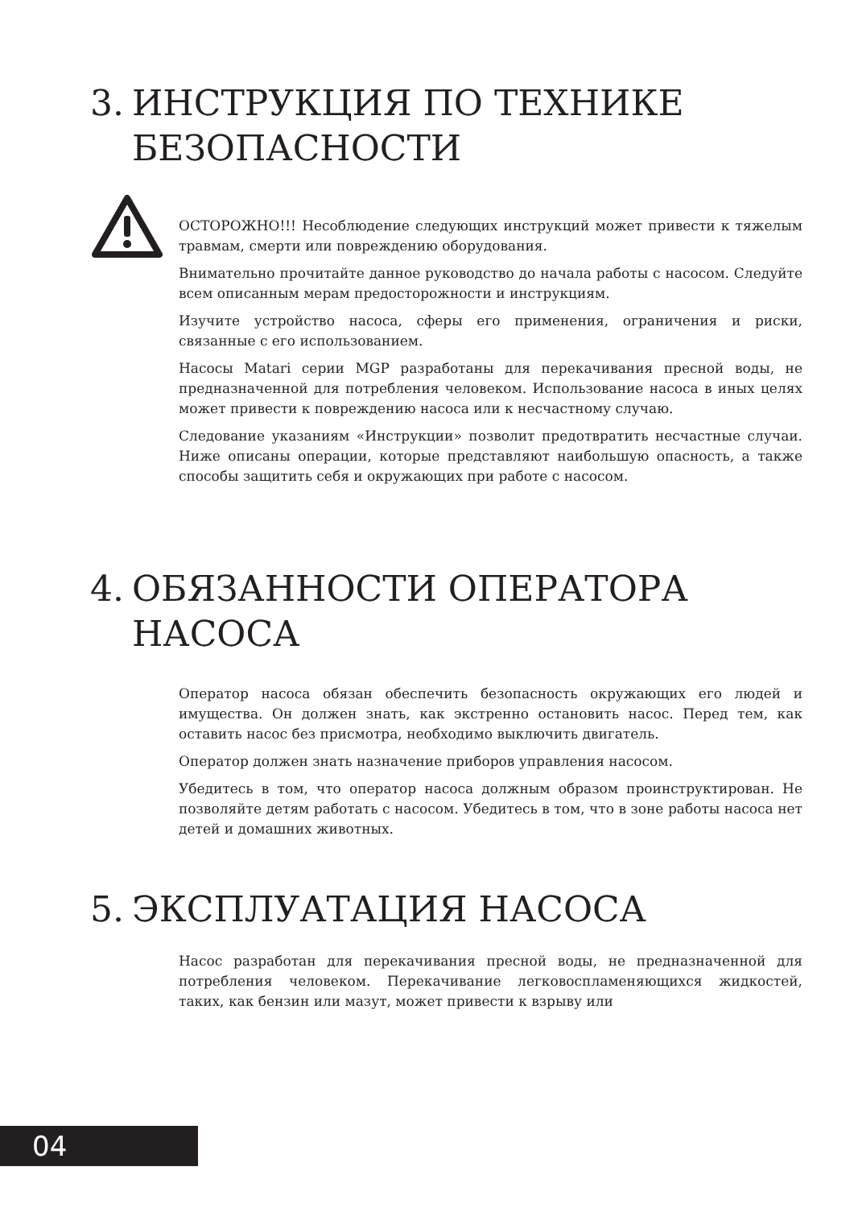3. ИНСТРУКЦИЯ ПО ТЕХНИКЕ
БЕЗОПАСНОСТИ
ОСТОРОЖНО!!! Несоблюдение следующих инструкций может привести к тяжелым травмам, смерти или повреждению оборудования.
Внимательно прочитайте данное руководство до начала работы с насосом. Следуйте всем описанным мерам предосторожности и инструкциям.
Изучите устройство насоса, сферы его применения, ограничения и риски, связанные с его использованием.
Насосы Matari серии MGP разработаны для перекачивания пресной воды, не предназначенной для потребления человеком. Использование насоса в иных целях может привести к повреждению насоса или к несчастному случаю.
Следование указаниям «Инструкции» позволит предотвратить несчастные случаи. Ниже описаны операции, которые представляют наибольшую опасность, а также способы защитить себя и окружающих при работе с насосом.
4. ОБЯЗАННОСТИ ОПЕРАТОРА
НАСОСА
Оператор насоса обязан обеспечить безопасность окружающих его людей и имущества. Он должен знать, как экстренно остановить насос. Перед тем, как оставить насос без присмотра, необходимо выключить двигатель.
Оператор должен знать назначение приборов управления насосом.
Убедитесь в том, что оператор насоса должным образом проинструктирован. Не позволяйте детям работать с насосом. Убедитесь в том, что в зоне работы насоса нет детей и домашних животных.
5. ЭКСПЛУАТАЦИЯ НАСОСА
Насос разработан для перекачивания пресной воды, не предназначенной для потребления человеком. Перекачивание легковоспламеняющихся жидкостей, таких, как бензин или мазут, может привести к взрыву или
04